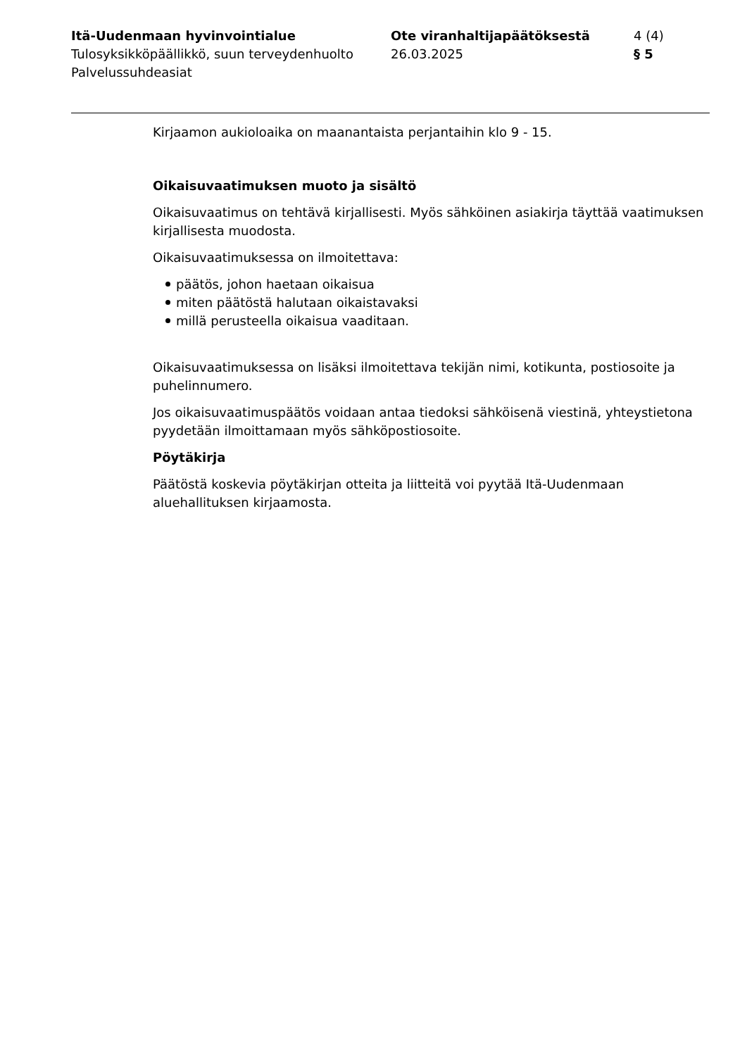Itä-Uudenmaan hyvinvointialue
Tulosyksikköpäällikkö, suun terveydenhuolto
Palvelussuhdeasiat
Ote viranhaltijapäätöksestä
26.03.2025
4 (4)
§ 5
Kirjaamon aukioloaika on maanantaista perjantaihin klo 9 - 15.
Oikaisuvaatimuksen muoto ja sisältö
Oikaisuvaatimus on tehtävä kirjallisesti. Myös sähköinen asiakirja täyttää vaatimuksen kirjallisesta muodosta.
Oikaisuvaatimuksessa on ilmoitettava:
päätös, johon haetaan oikaisua
miten päätöstä halutaan oikaistavaksi
millä perusteella oikaisua vaaditaan.
Oikaisuvaatimuksessa on lisäksi ilmoitettava tekijän nimi, kotikunta, postiosoite ja puhelinnumero.
Jos oikaisuvaatimuspäätös voidaan antaa tiedoksi sähköisenä viestinä, yhteystietona pyydetään ilmoittamaan myös sähköpostiosoite.
Pöytäkirja
Päätöstä koskevia pöytäkirjan otteita ja liitteitä voi pyytää Itä-Uudenmaan aluehallituksen kirjaamosta.